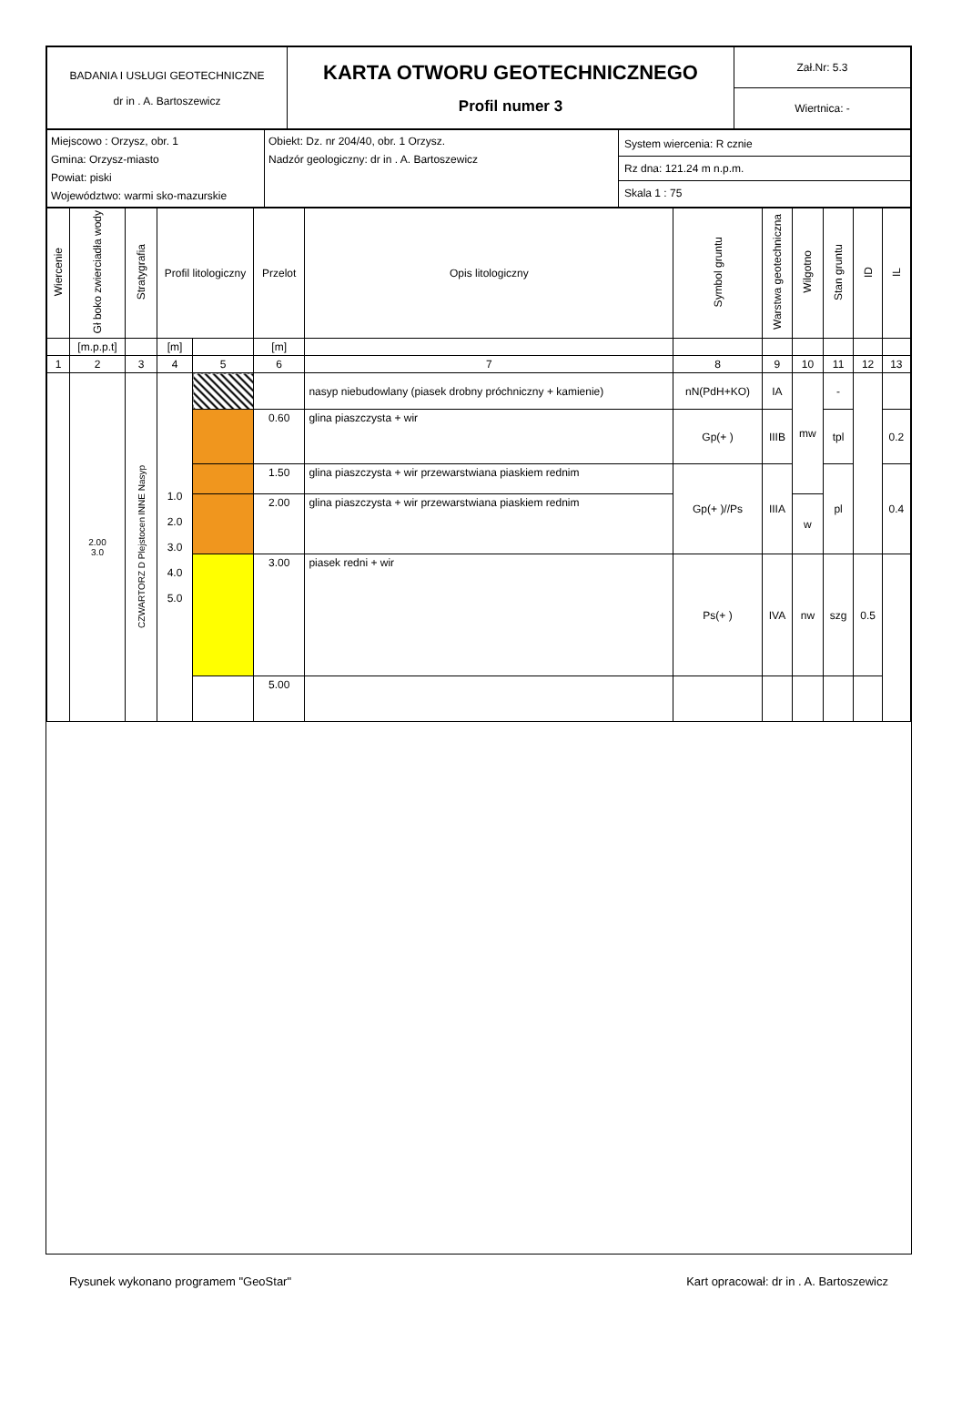| BADANIA I USŁUGI GEOTECHNICZNE dr in . A. Bartoszewicz | KARTA OTWORU GEOTECHNICZNEGO Profil numer 3 | Zał.Nr: 5.3 |
| | | Wiertnica: - |
| Miejscowo : Orzysz, obr. 1 Gmina: Orzysz-miasto Powiat: piski Województwo: warmi sko-mazurskie | Obiekt: Dz. nr 204/40, obr. 1 Orzysz. Nadzór geologiczny: dr in . A. Bartoszewicz | System wiercenia: R cznie Rz dna: 121.24 m n.p.m. Skala 1 : 75 |
| Wiercenie | Gł boko zwierciadła wody | Stratygrafia | Profil litologiczny | | Przelot | Opis litologiczny | Symbol gruntu | Warstwa geotechniczna | Wilgotno | Stan gruntu | ID | IL |
| --- | --- | --- | --- | --- | --- | --- | --- | --- | --- | --- | --- | --- |
| | [m.p.p.t] | | [m] | | [m] | | | | | | | |
| 1 | 2 | 3 | 4 | 5 | 6 | 7 | 8 | 9 | 10 | 11 | 12 | 13 |
| | 2.00 3.0 | INNE Nasyp CZWARTORZ D Plejstocen | 1.0 2.0 3.0 4.0 5.0 | | | nasyp niebudowlany (piasek drobny próchniczny + kamienie) | nN(PdH+KO) | IA | mw | - | | |
| | | | | | 0.60 | glina piaszczysta + wir | Gp(+ ) | IIIB | | tpl | | 0.2 |
| | | | | | 1.50 | glina piaszczysta + wir przewarstwiana piaskiem rednim | Gp(+ )//Ps | IIIA | | pl | | 0.4 |
| | | | | | 2.00 | glina piaszczysta + wir przewarstwiana piaskiem rednim | | | w | | | |
| | | | | | 3.00 | piasek redni + wir | Ps(+ ) | IVA | nw | szg | 0.5 | |
| | | | | | 5.00 | | | | | | | |
Rysunek wykonano programem "GeoStar" Kart opracował: dr in . A. Bartoszewicz